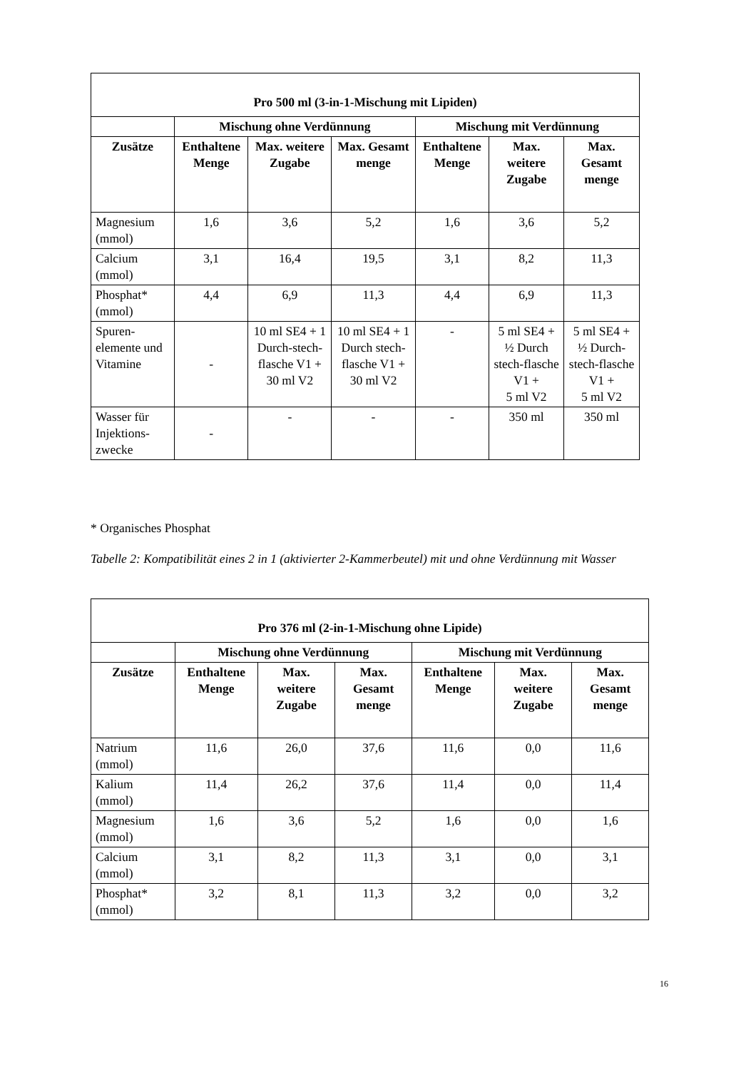| Pro 500 ml (3-in-1-Mischung mit Lipiden) | | | | | | |
| --- | --- | --- | --- | --- | --- | --- |
| | Mischung ohne Verdünnung | | | Mischung mit Verdünnung | | |
| Zusätze | Enthaltene Menge | Max. weitere Zugabe | Max. Gesamt menge | Enthaltene Menge | Max. weitere Zugabe | Max. Gesamt menge |
| Magnesium (mmol) | 1,6 | 3,6 | 5,2 | 1,6 | 3,6 | 5,2 |
| Calcium (mmol) | 3,1 | 16,4 | 19,5 | 3,1 | 8,2 | 11,3 |
| Phosphat* (mmol) | 4,4 | 6,9 | 11,3 | 4,4 | 6,9 | 11,3 |
| Spuren-elemente und Vitamine | - | 10 ml SE4 + 1 Durch-stech-flasche V1 + 30 ml V2 | 10 ml SE4 + 1 Durch stech-flasche V1 + 30 ml V2 | - | 5 ml SE4 + ½ Durch stech-flasche V1 + 5 ml V2 | 5 ml SE4 + ½ Durch-stech-flasche V1 + 5 ml V2 |
| Wasser für Injektions-zwecke | - | - | - | - | 350 ml | 350 ml |
* Organisches Phosphat
Tabelle 2: Kompatibilität eines 2 in 1 (aktivierter 2-Kammerbeutel) mit und ohne Verdünnung mit Wasser
| Pro 376 ml (2-in-1-Mischung ohne Lipide) | | | | | | |
| --- | --- | --- | --- | --- | --- | --- |
| | Mischung ohne Verdünnung | | | Mischung mit Verdünnung | | |
| Zusätze | Enthaltene Menge | Max. weitere Zugabe | Max. Gesamt menge | Enthaltene Menge | Max. weitere Zugabe | Max. Gesamt menge |
| Natrium (mmol) | 11,6 | 26,0 | 37,6 | 11,6 | 0,0 | 11,6 |
| Kalium (mmol) | 11,4 | 26,2 | 37,6 | 11,4 | 0,0 | 11,4 |
| Magnesium (mmol) | 1,6 | 3,6 | 5,2 | 1,6 | 0,0 | 1,6 |
| Calcium (mmol) | 3,1 | 8,2 | 11,3 | 3,1 | 0,0 | 3,1 |
| Phosphat* (mmol) | 3,2 | 8,1 | 11,3 | 3,2 | 0,0 | 3,2 |
16